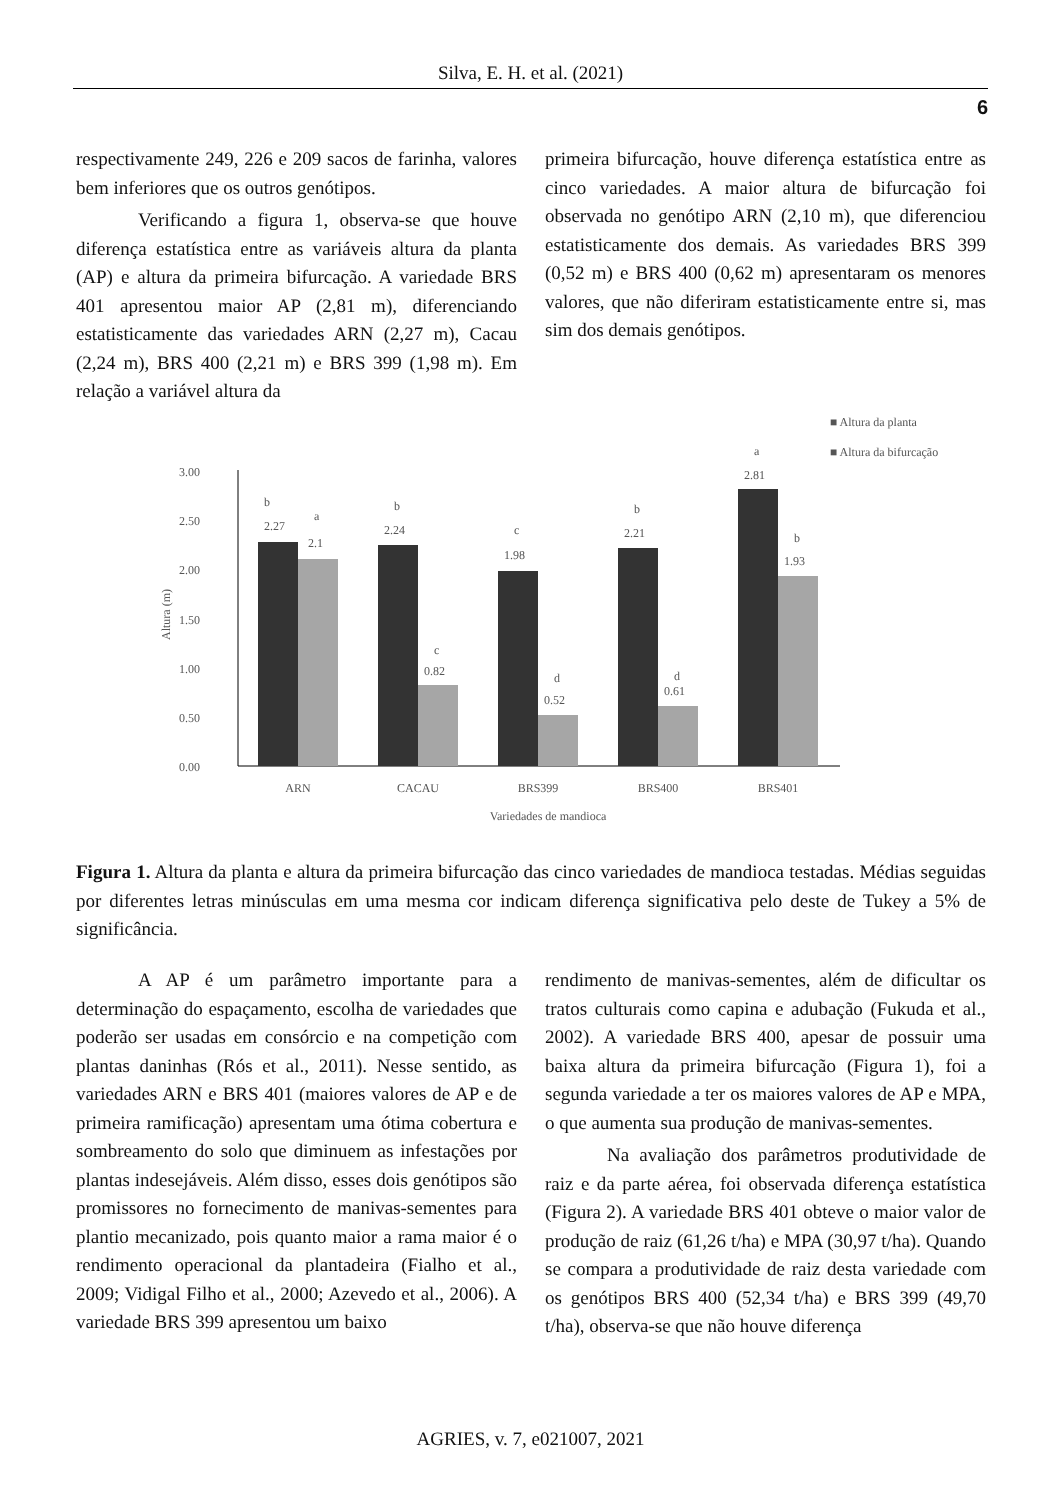Silva, E. H. et al. (2021)
6
respectivamente 249, 226 e 209 sacos de farinha, valores bem inferiores que os outros genótipos.
Verificando a figura 1, observa-se que houve diferença estatística entre as variáveis altura da planta (AP) e altura da primeira bifurcação. A variedade BRS 401 apresentou maior AP (2,81 m), diferenciando estatisticamente das variedades ARN (2,27 m), Cacau (2,24 m), BRS 400 (2,21 m) e BRS 399 (1,98 m). Em relação a variável altura da
primeira bifurcação, houve diferença estatística entre as cinco variedades. A maior altura de bifurcação foi observada no genótipo ARN (2,10 m), que diferenciou estatisticamente dos demais. As variedades BRS 399 (0,52 m) e BRS 400 (0,62 m) apresentaram os menores valores, que não diferiram estatisticamente entre si, mas sim dos demais genótipos.
■ Altura da planta
■ Altura da bifurcação
3.00
2.50
2.00
1.50
1.00
0.50
0.00
Altura (m)
b
2.27
a
2.1
b
2.24
c
0.82
c
1.98
d
0.52
b
2.21
d
0.61
a
2.81
b
1.93
ARN
CACAU
BRS399
BRS400
BRS401
Variedades de mandioca
Figura 1. Altura da planta e altura da primeira bifurcação das cinco variedades de mandioca testadas. Médias seguidas por diferentes letras minúsculas em uma mesma cor indicam diferença significativa pelo deste de Tukey a 5% de significância.
A AP é um parâmetro importante para a determinação do espaçamento, escolha de variedades que poderão ser usadas em consórcio e na competição com plantas daninhas (Rós et al., 2011). Nesse sentido, as variedades ARN e BRS 401 (maiores valores de AP e de primeira ramificação) apresentam uma ótima cobertura e sombreamento do solo que diminuem as infestações por plantas indesejáveis. Além disso, esses dois genótipos são promissores no fornecimento de manivas-sementes para plantio mecanizado, pois quanto maior a rama maior é o rendimento operacional da plantadeira (Fialho et al., 2009; Vidigal Filho et al., 2000; Azevedo et al., 2006). A variedade BRS 399 apresentou um baixo
rendimento de manivas-sementes, além de dificultar os tratos culturais como capina e adubação (Fukuda et al., 2002). A variedade BRS 400, apesar de possuir uma baixa altura da primeira bifurcação (Figura 1), foi a segunda variedade a ter os maiores valores de AP e MPA, o que aumenta sua produção de manivas-sementes.
Na avaliação dos parâmetros produtividade de raiz e da parte aérea, foi observada diferença estatística (Figura 2). A variedade BRS 401 obteve o maior valor de produção de raiz (61,26 t/ha) e MPA (30,97 t/ha). Quando se compara a produtividade de raiz desta variedade com os genótipos BRS 400 (52,34 t/ha) e BRS 399 (49,70 t/ha), observa-se que não houve diferença
AGRIES, v. 7, e021007, 2021